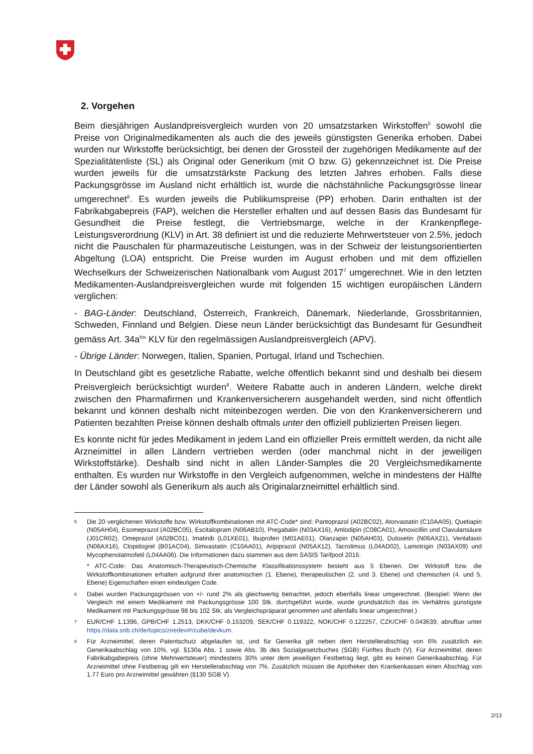2. Vorgehen
Beim diesjährigen Auslandpreisvergleich wurden von 20 umsatzstarken Wirkstoffen<sup>5</sup> sowohl die Preise von Originalmedikamenten als auch die des jeweils günstigsten Generika erhoben. Dabei wurden nur Wirkstoffe berücksichtigt, bei denen der Grossteil der zugehörigen Medikamente auf der Spezialitätenliste (SL) als Original oder Generikum (mit O bzw. G) gekennzeichnet ist. Die Preise wurden jeweils für die umsatzstärkste Packung des letzten Jahres erhoben. Falls diese Packungsgrösse im Ausland nicht erhältlich ist, wurde die nächstähnliche Packungsgrösse linear umgerechnet<sup>6</sup>. Es wurden jeweils die Publikumspreise (PP) erhoben. Darin enthalten ist der Fabrikabgabepreis (FAP), welchen die Hersteller erhalten und auf dessen Basis das Bundesamt für Gesundheit die Preise festlegt, die Vertriebsmarge, welche in der Krankenpflege-Leistungsverordnung (KLV) in Art. 38 definiert ist und die reduzierte Mehrwertsteuer von 2.5%, jedoch nicht die Pauschalen für pharmazeutische Leistungen, was in der Schweiz der leistungsorientierten Abgeltung (LOA) entspricht. Die Preise wurden im August erhoben und mit dem offiziellen Wechselkurs der Schweizerischen Nationalbank vom August 2017<sup>7</sup> umgerechnet. Wie in den letzten Medikamenten-Auslandpreisvergleichen wurde mit folgenden 15 wichtigen europäischen Ländern verglichen:
- BAG-Länder: Deutschland, Österreich, Frankreich, Dänemark, Niederlande, Grossbritannien, Schweden, Finnland und Belgien. Diese neun Länder berücksichtigt das Bundesamt für Gesundheit gemäss Art. 34a<sup>bis</sup> KLV für den regelmässigen Auslandpreisvergleich (APV).
- Übrige Länder: Norwegen, Italien, Spanien, Portugal, Irland und Tschechien.
In Deutschland gibt es gesetzliche Rabatte, welche öffentlich bekannt sind und deshalb bei diesem Preisvergleich berücksichtigt wurden<sup>8</sup>. Weitere Rabatte auch in anderen Ländern, welche direkt zwischen den Pharmafirmen und Krankenversicherern ausgehandelt werden, sind nicht öffentlich bekannt und können deshalb nicht miteinbezogen werden. Die von den Krankenversicherern und Patienten bezahlten Preise können deshalb oftmals unter den offiziell publizierten Preisen liegen.
Es konnte nicht für jedes Medikament in jedem Land ein offizieller Preis ermittelt werden, da nicht alle Arzneimittel in allen Ländern vertrieben werden (oder manchmal nicht in der jeweiligen Wirkstoffstärke). Deshalb sind nicht in allen Länder-Samples die 20 Vergleichsmedikamente enthalten. Es wurden nur Wirkstoffe in den Vergleich aufgenommen, welche in mindestens der Hälfte der Länder sowohl als Generikum als auch als Originalarzneimittel erhältlich sind.
5
Die 20 verglichenen Wirkstoffe bzw. Wirkstoffkombinationen mit ATC-Code* sind: Pantoprazol (A02BC02), Atorvastatin (C10AA05), Quetiapin (N05AH04), Esomeprazol (A02BC05), Escitalopram (N06AB10), Pregabalin (N03AX16), Amlodipin (C08CA01), Amoxicillin und Clavulansäure (J01CR02), Omeprazol (A02BC01), Imatinib (L01XE01), Ibuprofen (M01AE01), Olanzapin (N05AH03), Duloxetin (N06AX21), Venlafaxin (N06AX16), Clopidogrel (B01AC04), Simvastatin (C10AA01), Aripiprazol (N05AX12), Tacrolimus (L04AD02), Lamotrigin (N03AX09) und Mycophenolatmofetil (L04AA06). Die Informationen dazu stammen aus dem SASIS Tarifpool 2016.
* ATC-Code: Das Anatomisch-Therapeutisch-Chemische Klassifikationssystem besteht aus 5 Ebenen. Der Wirkstoff bzw. die Wirkstoffkombinationen erhalten aufgrund ihrer anatomischen (1. Ebene), therapeutischen (2. und 3. Ebene) und chemischen (4. und 5. Ebene) Eigenschaften einen eindeutigen Code.
6
Dabei wurden Packungsgrössen von +/- rund 2% als gleichwertig betrachtet, jedoch ebenfalls linear umgerechnet. (Beispiel: Wenn der Vergleich mit einem Medikament mit Packungsgrösse 100 Stk. durchgeführt wurde, wurde grundsätzlich das im Verhältnis günstigste Medikament mit Packungsgrösse 98 bis 102 Stk. als Vergleichspräparat genommen und allenfalls linear umgerechnet.)
7
EUR/CHF 1.1396, GPB/CHF 1.2513, DKK/CHF 0.153209, SEK/CHF 0.119322, NOK/CHF 0.122257, CZK/CHF 0.043639, abrufbar unter https://data.snb.ch/de/topics/ziredev#!/cube/devkum.
8
Für Arzneimittel, deren Patentschutz abgelaufen ist, und für Generika gilt neben dem Herstellerabschlag von 6% zusätzlich ein Generikaabschlag von 10%, vgl. §130a Abs. 1 sowie Abs. 3b des Sozialgesetzbuches (SGB) Fünftes Buch (V). Für Arzneimittel, deren Fabrikabgabepreis (ohne Mehrwertsteuer) mindestens 30% unter dem jeweiligen Festbetrag liegt, gibt es keinen Generikaabschlag. Für Arzneimittel ohne Festbetrag gilt ein Herstellerabschlag von 7%. Zusätzlich müssen die Apotheker den Krankenkassen einen Abschlag von 1.77 Euro pro Arzneimittel gewähren (§130 SGB V).
2/13